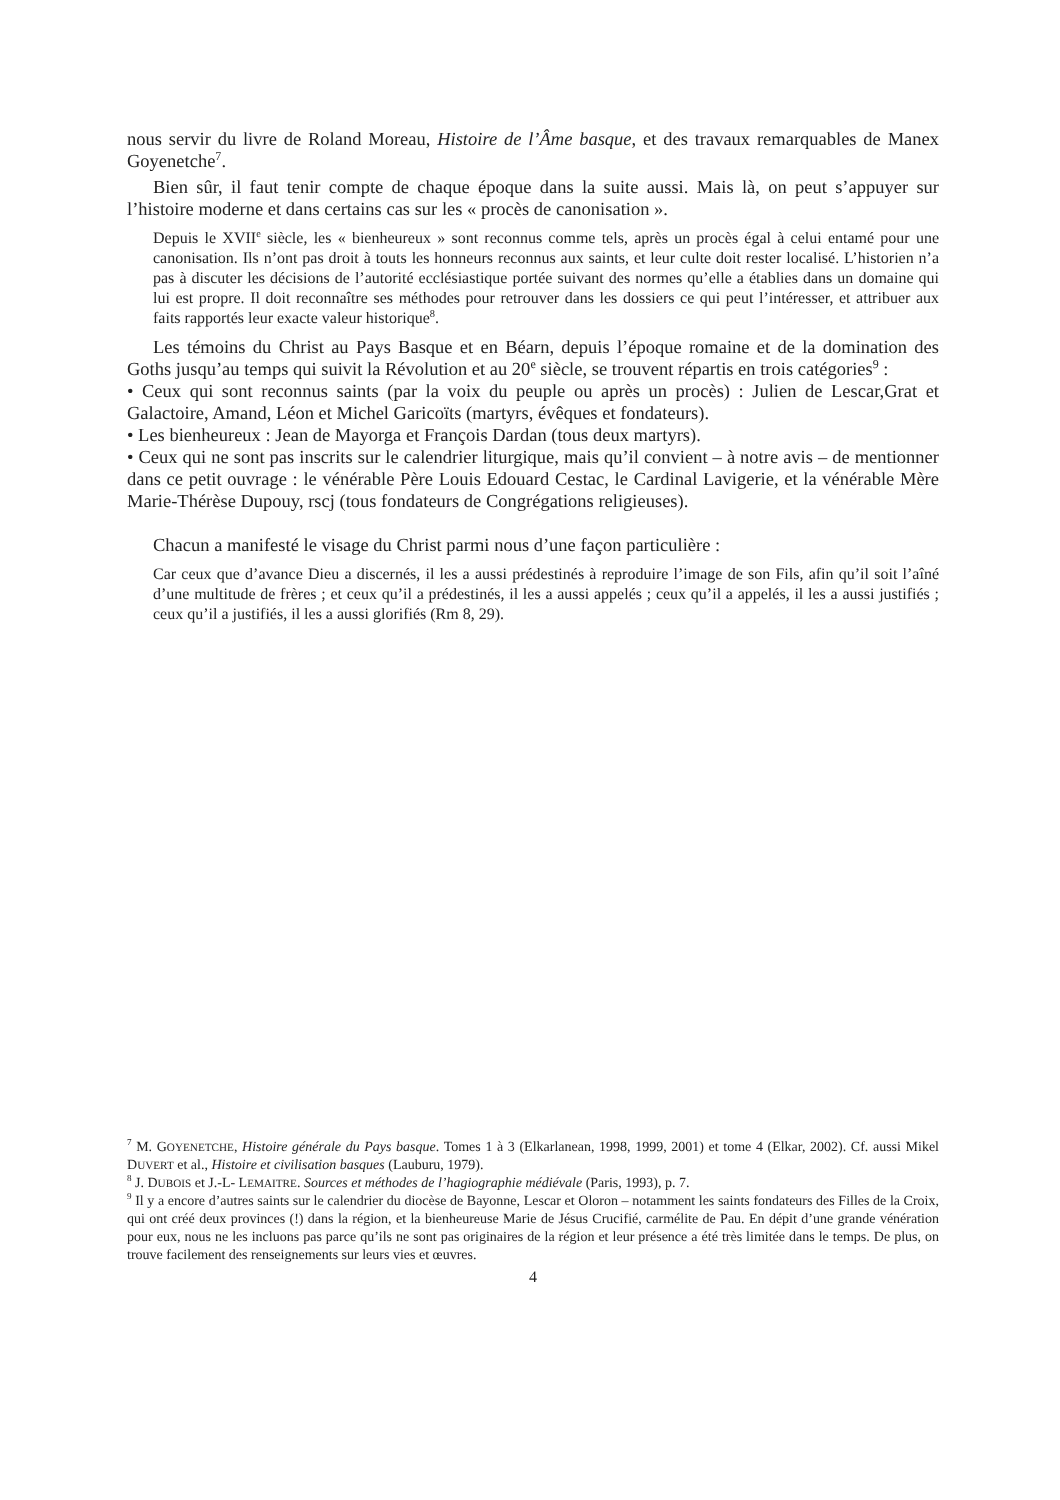nous servir du livre de Roland Moreau, Histoire de l’Âme basque, et des travaux remarquables de Manex Goyenetche<sup>7</sup>.
Bien sûr, il faut tenir compte de chaque époque dans la suite aussi. Mais là, on peut s’appuyer sur l’histoire moderne et dans certains cas sur les « procès de canonisation ».
Depuis le XVII<sup>e</sup> siècle, les « bienheureux » sont reconnus comme tels, après un procès égal à celui entamé pour une canonisation. Ils n’ont pas droit à touts les honneurs reconnus aux saints, et leur culte doit rester localisé. L’historien n’a pas à discuter les décisions de l’autorité ecclésiastique portée suivant des normes qu’elle a établies dans un domaine qui lui est propre. Il doit reconnaître ses méthodes pour retrouver dans les dossiers ce qui peut l’intéresser, et attribuer aux faits rapportés leur exacte valeur historique<sup>8</sup>.
Les témoins du Christ au Pays Basque et en Béarn, depuis l’époque romaine et de la domination des Goths jusqu’au temps qui suivit la Révolution et au 20<sup>e</sup> siècle, se trouvent répartis en trois catégories<sup>9</sup> :
• Ceux qui sont reconnus saints (par la voix du peuple ou après un procès) : Julien de Lescar,Grat et Galactoire, Amand, Léon et Michel Garicoïts (martyrs, évêques et fondateurs).
• Les bienheureux : Jean de Mayorga et François Dardan (tous deux martyrs).
• Ceux qui ne sont pas inscrits sur le calendrier liturgique, mais qu’il convient – à notre avis – de mentionner dans ce petit ouvrage : le vénérable Père Louis Edouard Cestac, le Cardinal Lavigerie, et la vénérable Mère Marie-Thérèse Dupouy, rscj (tous fondateurs de Congrégations religieuses).
Chacun a manifesté le visage du Christ parmi nous d’une façon particulière :
Car ceux que d’avance Dieu a discernés, il les a aussi prédestinés à reproduire l’image de son Fils, afin qu’il soit l’aîné d’une multitude de frères ; et ceux qu’il a prédestinés, il les a aussi appelés ; ceux qu’il a appelés, il les a aussi justifiés ; ceux qu’il a justifiés, il les a aussi glorifiés (Rm 8, 29).
<sup>7</sup> M. GOYENETCHE, Histoire générale du Pays basque. Tomes 1 à 3 (Elkarlanean, 1998, 1999, 2001) et tome 4 (Elkar, 2002). Cf. aussi Mikel DUVERT et al., Histoire et civilisation basques (Lauburu, 1979).
<sup>8</sup> J. DUBOIS et J.-L- LEMAITRE. Sources et méthodes de l’hagiographie médiévale (Paris, 1993), p. 7.
<sup>9</sup> Il y a encore d’autres saints sur le calendrier du diocèse de Bayonne, Lescar et Oloron – notamment les saints fondateurs des Filles de la Croix, qui ont créé deux provinces (!) dans la région, et la bienheureuse Marie de Jésus Crucifié, carmélite de Pau. En dépit d’une grande vénération pour eux, nous ne les incluons pas parce qu’ils ne sont pas originaires de la région et leur présence a été très limitée dans le temps. De plus, on trouve facilement des renseignements sur leurs vies et œuvres.
4